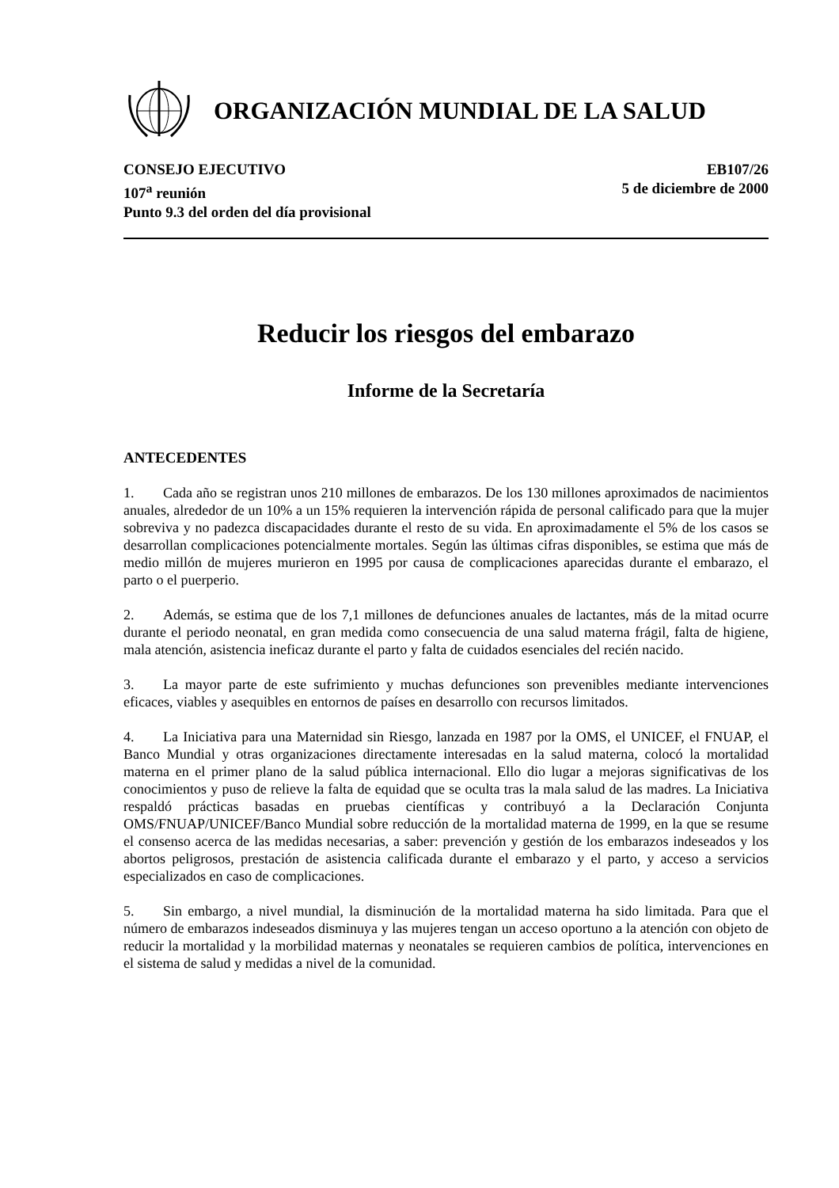ORGANIZACIÓN MUNDIAL DE LA SALUD
CONSEJO EJECUTIVO
107<sup>a</sup> reunión
Punto 9.3 del orden del día provisional
EB107/26
5 de diciembre de 2000
Reducir los riesgos del embarazo
Informe de la Secretaría
ANTECEDENTES
1. Cada año se registran unos 210 millones de embarazos. De los 130 millones aproximados de nacimientos anuales, alrededor de un 10% a un 15% requieren la intervención rápida de personal calificado para que la mujer sobreviva y no padezca discapacidades durante el resto de su vida. En aproximadamente el 5% de los casos se desarrollan complicaciones potencialmente mortales. Según las últimas cifras disponibles, se estima que más de medio millón de mujeres murieron en 1995 por causa de complicaciones aparecidas durante el embarazo, el parto o el puerperio.
2. Además, se estima que de los 7,1 millones de defunciones anuales de lactantes, más de la mitad ocurre durante el periodo neonatal, en gran medida como consecuencia de una salud materna frágil, falta de higiene, mala atención, asistencia ineficaz durante el parto y falta de cuidados esenciales del recién nacido.
3. La mayor parte de este sufrimiento y muchas defunciones son prevenibles mediante intervenciones eficaces, viables y asequibles en entornos de países en desarrollo con recursos limitados.
4. La Iniciativa para una Maternidad sin Riesgo, lanzada en 1987 por la OMS, el UNICEF, el FNUAP, el Banco Mundial y otras organizaciones directamente interesadas en la salud materna, colocó la mortalidad materna en el primer plano de la salud pública internacional. Ello dio lugar a mejoras significativas de los conocimientos y puso de relieve la falta de equidad que se oculta tras la mala salud de las madres. La Iniciativa respaldó prácticas basadas en pruebas científicas y contribuyó a la Declaración Conjunta OMS/FNUAP/UNICEF/Banco Mundial sobre reducción de la mortalidad materna de 1999, en la que se resume el consenso acerca de las medidas necesarias, a saber: prevención y gestión de los embarazos indeseados y los abortos peligrosos, prestación de asistencia calificada durante el embarazo y el parto, y acceso a servicios especializados en caso de complicaciones.
5. Sin embargo, a nivel mundial, la disminución de la mortalidad materna ha sido limitada. Para que el número de embarazos indeseados disminuya y las mujeres tengan un acceso oportuno a la atención con objeto de reducir la mortalidad y la morbilidad maternas y neonatales se requieren cambios de política, intervenciones en el sistema de salud y medidas a nivel de la comunidad.